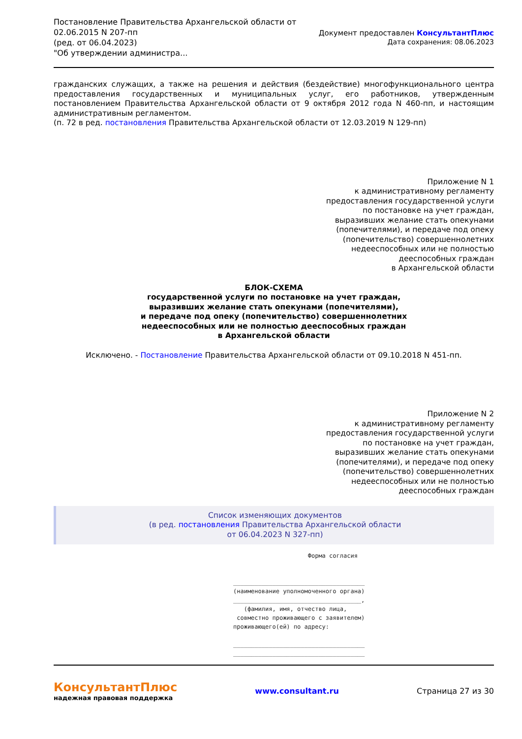Постановление Правительства Архангельской области от
02.06.2015 N 207-пп
(ред. от 06.04.2023)
"Об утверждении администра...
Документ предоставлен КонсультантПлюс
Дата сохранения: 08.06.2023
гражданских служащих, а также на решения и действия (бездействие) многофункционального центра предоставления государственных и муниципальных услуг, его работников, утвержденным постановлением Правительства Архангельской области от 9 октября 2012 года N 460-пп, и настоящим административным регламентом.
(п. 72 в ред. постановления Правительства Архангельской области от 12.03.2019 N 129-пп)
Приложение N 1
к административному регламенту
предоставления государственной услуги
по постановке на учет граждан,
выразивших желание стать опекунами
(попечителями), и передаче под опеку
(попечительство) совершеннолетних
недееспособных или не полностью
дееспособных граждан
в Архангельской области
БЛОК-СХЕМА
государственной услуги по постановке на учет граждан,
выразивших желание стать опекунами (попечителями),
и передаче под опеку (попечительство) совершеннолетних
недееспособных или не полностью дееспособных граждан
в Архангельской области
Исключено. - Постановление Правительства Архангельской области от 09.10.2018 N 451-пп.
Приложение N 2
к административному регламенту
предоставления государственной услуги
по постановке на учет граждан,
выразивших желание стать опекунами
(попечителями), и передаче под опеку
(попечительство) совершеннолетних
недееспособных или не полностью
дееспособных граждан
Список изменяющих документов
(в ред. постановления Правительства Архангельской области
от 06.04.2023 N 327-пп)
Форма согласия _____________________________________ (наименование уполномоченного органа) ____________________________________, (фамилия, имя, отчество лица, совместно проживающего с заявителем) проживающего(ей) по адресу: _____________________________________ _____________________________________
КонсультантПлюс
надежная правовая поддержка
www.consultant.ru Страница 27 из 30